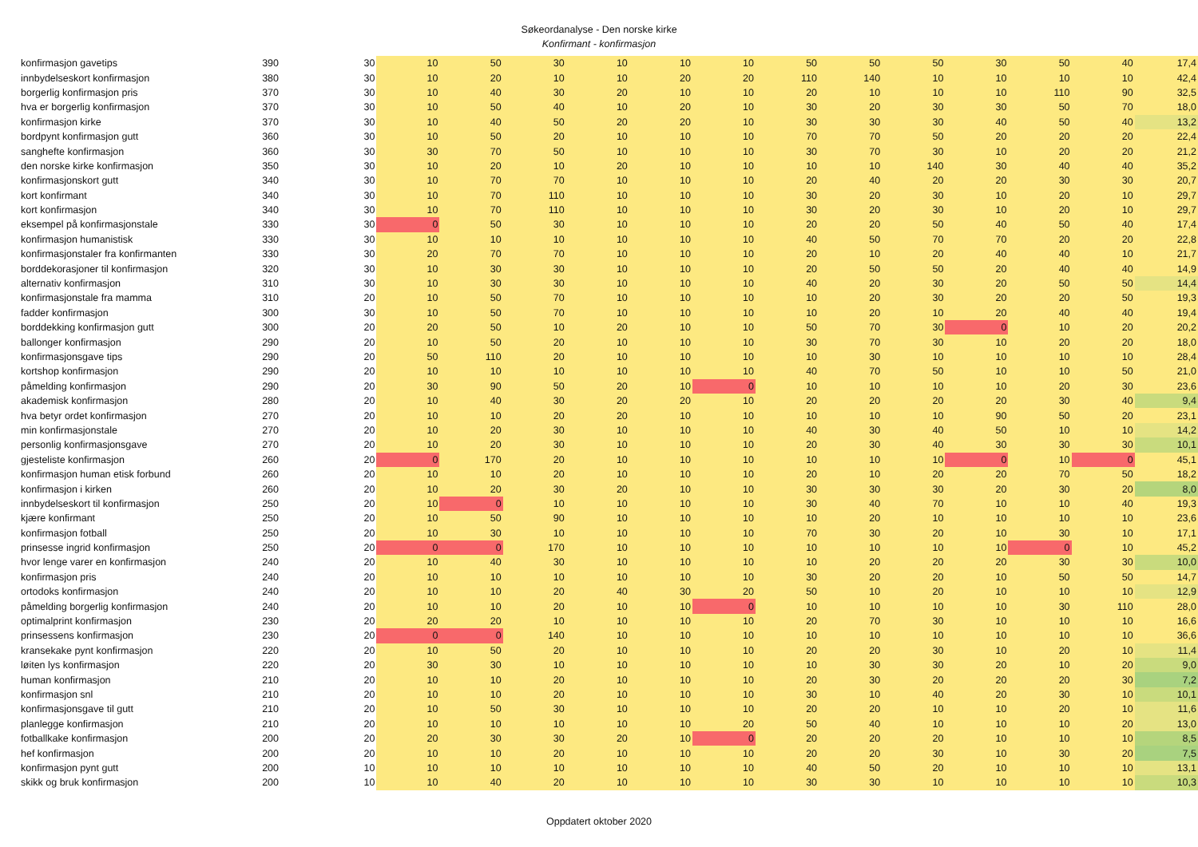Søkeordanalyse - Den norske kirke
Konfirmant - konfirmasjon
| konfirmasjon gavetips | 390 | 30 | 10 | 50 | 30 | 10 | 10 | 10 | 50 | 50 | 50 | 30 | 50 | 40 | 17,4 |
| innbydelseskort konfirmasjon | 380 | 30 | 10 | 20 | 10 | 10 | 20 | 20 | 110 | 140 | 10 | 10 | 10 | 10 | 42,4 |
| borgerlig konfirmasjon pris | 370 | 30 | 10 | 40 | 30 | 20 | 10 | 10 | 20 | 10 | 10 | 10 | 110 | 90 | 32,5 |
| hva er borgerlig konfirmasjon | 370 | 30 | 10 | 50 | 40 | 10 | 20 | 10 | 30 | 20 | 30 | 30 | 50 | 70 | 18,0 |
| konfirmasjon kirke | 370 | 30 | 10 | 40 | 50 | 20 | 20 | 10 | 30 | 30 | 30 | 40 | 50 | 40 | 13,2 |
| bordpynt konfirmasjon gutt | 360 | 30 | 10 | 50 | 20 | 10 | 10 | 10 | 70 | 70 | 50 | 20 | 20 | 20 | 22,4 |
| sanghefte konfirmasjon | 360 | 30 | 30 | 70 | 50 | 10 | 10 | 10 | 30 | 70 | 30 | 10 | 20 | 20 | 21,2 |
| den norske kirke konfirmasjon | 350 | 30 | 10 | 20 | 10 | 20 | 10 | 10 | 10 | 10 | 140 | 30 | 40 | 40 | 35,2 |
| konfirmasjonskort gutt | 340 | 30 | 10 | 70 | 70 | 10 | 10 | 10 | 20 | 40 | 20 | 20 | 30 | 30 | 20,7 |
| kort konfirmant | 340 | 30 | 10 | 70 | 110 | 10 | 10 | 10 | 30 | 20 | 30 | 10 | 20 | 10 | 29,7 |
| kort konfirmasjon | 340 | 30 | 10 | 70 | 110 | 10 | 10 | 10 | 30 | 20 | 30 | 10 | 20 | 10 | 29,7 |
| eksempel på konfirmasjonstale | 330 | 30 | 0 | 50 | 30 | 10 | 10 | 10 | 20 | 20 | 50 | 40 | 50 | 40 | 17,4 |
| konfirmasjon humanistisk | 330 | 30 | 10 | 10 | 10 | 10 | 10 | 10 | 40 | 50 | 70 | 70 | 20 | 20 | 22,8 |
| konfirmasjonstaler fra konfirmanten | 330 | 30 | 20 | 70 | 70 | 10 | 10 | 10 | 20 | 10 | 20 | 40 | 40 | 10 | 21,7 |
| borddekorasjoner til konfirmasjon | 320 | 30 | 10 | 30 | 30 | 10 | 10 | 10 | 20 | 50 | 50 | 20 | 40 | 40 | 14,9 |
| alternativ konfirmasjon | 310 | 30 | 10 | 30 | 30 | 10 | 10 | 10 | 40 | 20 | 30 | 20 | 50 | 50 | 14,4 |
| konfirmasjonstale fra mamma | 310 | 20 | 10 | 50 | 70 | 10 | 10 | 10 | 10 | 20 | 30 | 20 | 20 | 50 | 19,3 |
| fadder konfirmasjon | 300 | 30 | 10 | 50 | 70 | 10 | 10 | 10 | 10 | 20 | 10 | 20 | 40 | 40 | 19,4 |
| borddekking konfirmasjon gutt | 300 | 20 | 20 | 50 | 10 | 20 | 10 | 10 | 50 | 70 | 30 | 0 | 10 | 20 | 20,2 |
| ballonger konfirmasjon | 290 | 20 | 10 | 50 | 20 | 10 | 10 | 10 | 30 | 70 | 30 | 10 | 20 | 20 | 18,0 |
| konfirmasjonsgave tips | 290 | 20 | 50 | 110 | 20 | 10 | 10 | 10 | 10 | 30 | 10 | 10 | 10 | 10 | 28,4 |
| kortshop konfirmasjon | 290 | 20 | 10 | 10 | 10 | 10 | 10 | 10 | 40 | 70 | 50 | 10 | 10 | 50 | 21,0 |
| påmelding konfirmasjon | 290 | 20 | 30 | 90 | 50 | 20 | 10 | 0 | 10 | 10 | 10 | 10 | 20 | 30 | 23,6 |
| akademisk konfirmasjon | 280 | 20 | 10 | 40 | 30 | 20 | 20 | 10 | 20 | 20 | 20 | 20 | 30 | 40 | 9,4 |
| hva betyr ordet konfirmasjon | 270 | 20 | 10 | 10 | 20 | 20 | 10 | 10 | 10 | 10 | 10 | 90 | 50 | 20 | 23,1 |
| min konfirmasjonstale | 270 | 20 | 10 | 20 | 30 | 10 | 10 | 10 | 40 | 30 | 40 | 50 | 10 | 10 | 14,2 |
| personlig konfirmasjonsgave | 270 | 20 | 10 | 20 | 30 | 10 | 10 | 10 | 20 | 30 | 40 | 30 | 30 | 30 | 10,1 |
| gjesteliste konfirmasjon | 260 | 20 | 0 | 170 | 20 | 10 | 10 | 10 | 10 | 10 | 10 | 0 | 10 | 0 | 45,1 |
| konfirmasjon human etisk forbund | 260 | 20 | 10 | 10 | 20 | 10 | 10 | 10 | 20 | 10 | 20 | 20 | 70 | 50 | 18,2 |
| konfirmasjon i kirken | 260 | 20 | 10 | 20 | 30 | 20 | 10 | 10 | 30 | 30 | 30 | 20 | 30 | 20 | 8,0 |
| innbydelseskort til konfirmasjon | 250 | 20 | 10 | 0 | 10 | 10 | 10 | 10 | 30 | 40 | 70 | 10 | 10 | 40 | 19,3 |
| kjære konfirmant | 250 | 20 | 10 | 50 | 90 | 10 | 10 | 10 | 10 | 20 | 10 | 10 | 10 | 10 | 23,6 |
| konfirmasjon fotball | 250 | 20 | 10 | 30 | 10 | 10 | 10 | 10 | 70 | 30 | 20 | 10 | 30 | 10 | 17,1 |
| prinsesse ingrid konfirmasjon | 250 | 20 | 0 | 0 | 170 | 10 | 10 | 10 | 10 | 10 | 10 | 10 | 0 | 10 | 45,2 |
| hvor lenge varer en konfirmasjon | 240 | 20 | 10 | 40 | 30 | 10 | 10 | 10 | 10 | 20 | 20 | 20 | 30 | 30 | 10,0 |
| konfirmasjon pris | 240 | 20 | 10 | 10 | 10 | 10 | 10 | 10 | 30 | 20 | 20 | 10 | 50 | 50 | 14,7 |
| ortodoks konfirmasjon | 240 | 20 | 10 | 10 | 20 | 40 | 30 | 20 | 50 | 10 | 20 | 10 | 10 | 10 | 12,9 |
| påmelding borgerlig konfirmasjon | 240 | 20 | 10 | 10 | 20 | 10 | 10 | 0 | 10 | 10 | 10 | 10 | 30 | 110 | 28,0 |
| optimalprint konfirmasjon | 230 | 20 | 20 | 20 | 10 | 10 | 10 | 10 | 20 | 70 | 30 | 10 | 10 | 10 | 16,6 |
| prinsessens konfirmasjon | 230 | 20 | 0 | 0 | 140 | 10 | 10 | 10 | 10 | 10 | 10 | 10 | 10 | 10 | 36,6 |
| kransekake pynt konfirmasjon | 220 | 20 | 10 | 50 | 20 | 10 | 10 | 10 | 20 | 20 | 30 | 10 | 20 | 10 | 11,4 |
| løiten lys konfirmasjon | 220 | 20 | 30 | 30 | 10 | 10 | 10 | 10 | 10 | 30 | 30 | 20 | 10 | 20 | 9,0 |
| human konfirmasjon | 210 | 20 | 10 | 10 | 20 | 10 | 10 | 10 | 20 | 30 | 20 | 20 | 20 | 30 | 7,2 |
| konfirmasjon snl | 210 | 20 | 10 | 10 | 20 | 10 | 10 | 10 | 30 | 10 | 40 | 20 | 30 | 10 | 10,1 |
| konfirmasjonsgave til gutt | 210 | 20 | 10 | 50 | 30 | 10 | 10 | 10 | 20 | 20 | 10 | 10 | 20 | 10 | 11,6 |
| planlegge konfirmasjon | 210 | 20 | 10 | 10 | 10 | 10 | 10 | 20 | 50 | 40 | 10 | 10 | 10 | 20 | 13,0 |
| fotballkake konfirmasjon | 200 | 20 | 20 | 30 | 30 | 20 | 10 | 0 | 20 | 20 | 20 | 10 | 10 | 10 | 8,5 |
| hef konfirmasjon | 200 | 20 | 10 | 10 | 20 | 10 | 10 | 10 | 20 | 20 | 30 | 10 | 30 | 20 | 7,5 |
| konfirmasjon pynt gutt | 200 | 10 | 10 | 10 | 10 | 10 | 10 | 10 | 40 | 50 | 20 | 10 | 10 | 10 | 13,1 |
| skikk og bruk konfirmasjon | 200 | 10 | 10 | 40 | 20 | 10 | 10 | 10 | 30 | 30 | 10 | 10 | 10 | 10 | 10,3 |
Oppdatert oktober 2020